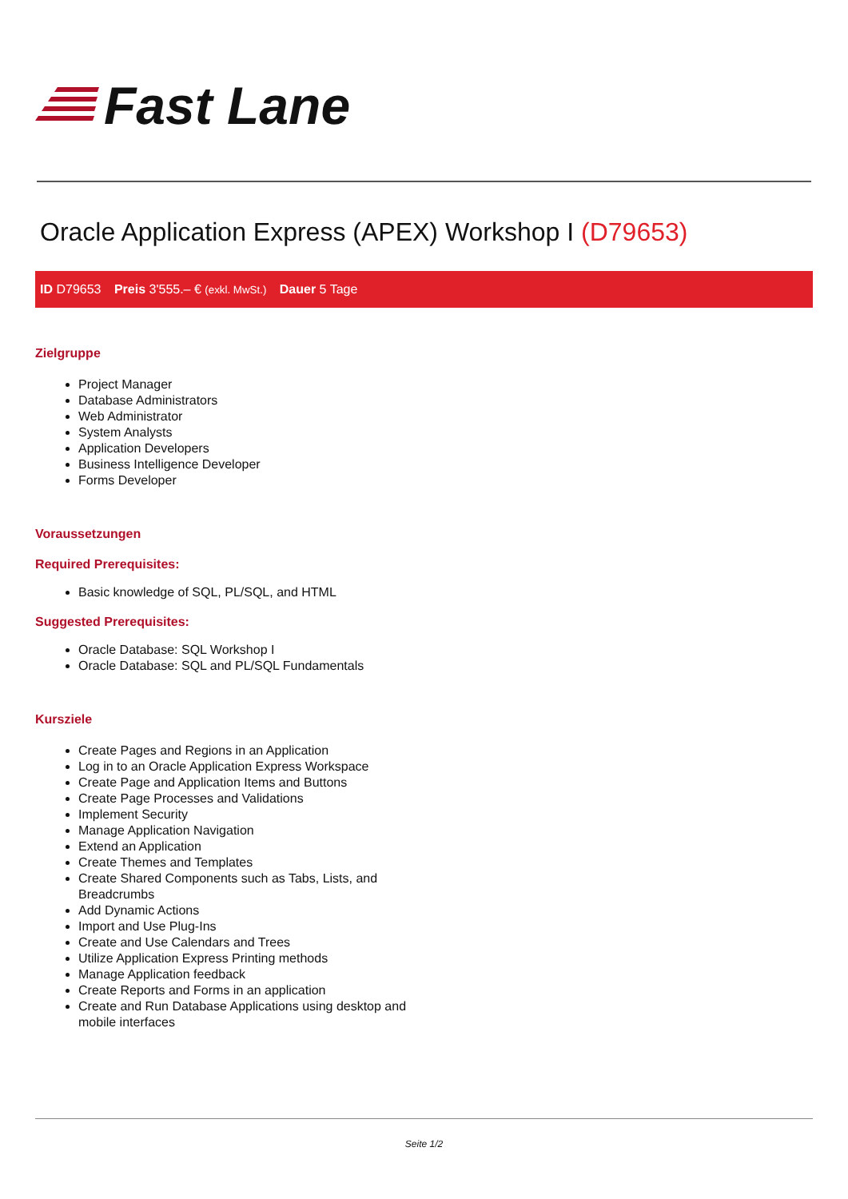Fast Lane
Oracle Application Express (APEX) Workshop I (D79653)
ID D79653 Preis 3'555.– € (exkl. MwSt.) Dauer 5 Tage
Zielgruppe
Project Manager
Database Administrators
Web Administrator
System Analysts
Application Developers
Business Intelligence Developer
Forms Developer
Voraussetzungen
Required Prerequisites:
Basic knowledge of SQL, PL/SQL, and HTML
Suggested Prerequisites:
Oracle Database: SQL Workshop I
Oracle Database: SQL and PL/SQL Fundamentals
Kursziele
Create Pages and Regions in an Application
Log in to an Oracle Application Express Workspace
Create Page and Application Items and Buttons
Create Page Processes and Validations
Implement Security
Manage Application Navigation
Extend an Application
Create Themes and Templates
Create Shared Components such as Tabs, Lists, and Breadcrumbs
Add Dynamic Actions
Import and Use Plug-Ins
Create and Use Calendars and Trees
Utilize Application Express Printing methods
Manage Application feedback
Create Reports and Forms in an application
Create and Run Database Applications using desktop and mobile interfaces
Seite 1/2